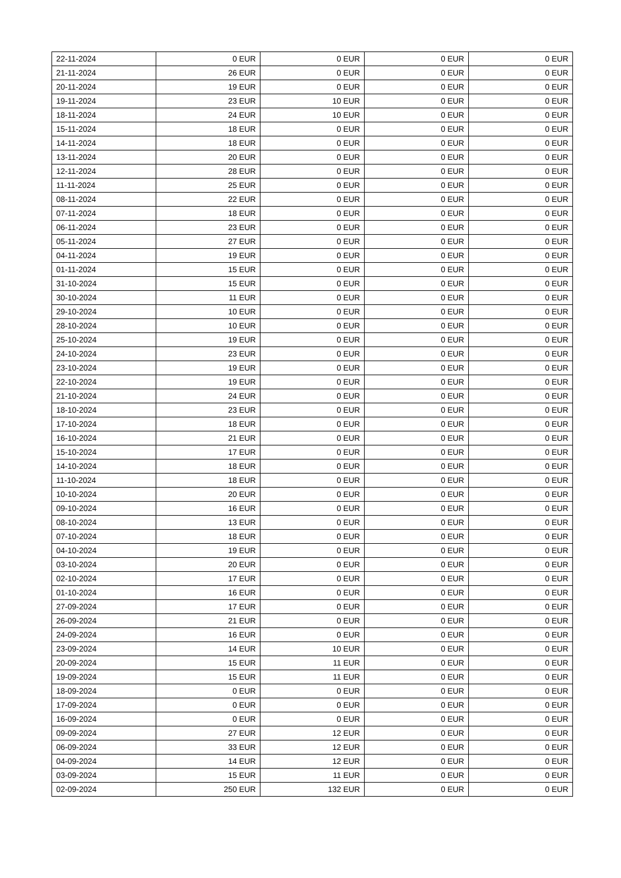| 22-11-2024 | 0 EUR | 0 EUR | 0 EUR | 0 EUR |
| 21-11-2024 | 26 EUR | 0 EUR | 0 EUR | 0 EUR |
| 20-11-2024 | 19 EUR | 0 EUR | 0 EUR | 0 EUR |
| 19-11-2024 | 23 EUR | 10 EUR | 0 EUR | 0 EUR |
| 18-11-2024 | 24 EUR | 10 EUR | 0 EUR | 0 EUR |
| 15-11-2024 | 18 EUR | 0 EUR | 0 EUR | 0 EUR |
| 14-11-2024 | 18 EUR | 0 EUR | 0 EUR | 0 EUR |
| 13-11-2024 | 20 EUR | 0 EUR | 0 EUR | 0 EUR |
| 12-11-2024 | 28 EUR | 0 EUR | 0 EUR | 0 EUR |
| 11-11-2024 | 25 EUR | 0 EUR | 0 EUR | 0 EUR |
| 08-11-2024 | 22 EUR | 0 EUR | 0 EUR | 0 EUR |
| 07-11-2024 | 18 EUR | 0 EUR | 0 EUR | 0 EUR |
| 06-11-2024 | 23 EUR | 0 EUR | 0 EUR | 0 EUR |
| 05-11-2024 | 27 EUR | 0 EUR | 0 EUR | 0 EUR |
| 04-11-2024 | 19 EUR | 0 EUR | 0 EUR | 0 EUR |
| 01-11-2024 | 15 EUR | 0 EUR | 0 EUR | 0 EUR |
| 31-10-2024 | 15 EUR | 0 EUR | 0 EUR | 0 EUR |
| 30-10-2024 | 11 EUR | 0 EUR | 0 EUR | 0 EUR |
| 29-10-2024 | 10 EUR | 0 EUR | 0 EUR | 0 EUR |
| 28-10-2024 | 10 EUR | 0 EUR | 0 EUR | 0 EUR |
| 25-10-2024 | 19 EUR | 0 EUR | 0 EUR | 0 EUR |
| 24-10-2024 | 23 EUR | 0 EUR | 0 EUR | 0 EUR |
| 23-10-2024 | 19 EUR | 0 EUR | 0 EUR | 0 EUR |
| 22-10-2024 | 19 EUR | 0 EUR | 0 EUR | 0 EUR |
| 21-10-2024 | 24 EUR | 0 EUR | 0 EUR | 0 EUR |
| 18-10-2024 | 23 EUR | 0 EUR | 0 EUR | 0 EUR |
| 17-10-2024 | 18 EUR | 0 EUR | 0 EUR | 0 EUR |
| 16-10-2024 | 21 EUR | 0 EUR | 0 EUR | 0 EUR |
| 15-10-2024 | 17 EUR | 0 EUR | 0 EUR | 0 EUR |
| 14-10-2024 | 18 EUR | 0 EUR | 0 EUR | 0 EUR |
| 11-10-2024 | 18 EUR | 0 EUR | 0 EUR | 0 EUR |
| 10-10-2024 | 20 EUR | 0 EUR | 0 EUR | 0 EUR |
| 09-10-2024 | 16 EUR | 0 EUR | 0 EUR | 0 EUR |
| 08-10-2024 | 13 EUR | 0 EUR | 0 EUR | 0 EUR |
| 07-10-2024 | 18 EUR | 0 EUR | 0 EUR | 0 EUR |
| 04-10-2024 | 19 EUR | 0 EUR | 0 EUR | 0 EUR |
| 03-10-2024 | 20 EUR | 0 EUR | 0 EUR | 0 EUR |
| 02-10-2024 | 17 EUR | 0 EUR | 0 EUR | 0 EUR |
| 01-10-2024 | 16 EUR | 0 EUR | 0 EUR | 0 EUR |
| 27-09-2024 | 17 EUR | 0 EUR | 0 EUR | 0 EUR |
| 26-09-2024 | 21 EUR | 0 EUR | 0 EUR | 0 EUR |
| 24-09-2024 | 16 EUR | 0 EUR | 0 EUR | 0 EUR |
| 23-09-2024 | 14 EUR | 10 EUR | 0 EUR | 0 EUR |
| 20-09-2024 | 15 EUR | 11 EUR | 0 EUR | 0 EUR |
| 19-09-2024 | 15 EUR | 11 EUR | 0 EUR | 0 EUR |
| 18-09-2024 | 0 EUR | 0 EUR | 0 EUR | 0 EUR |
| 17-09-2024 | 0 EUR | 0 EUR | 0 EUR | 0 EUR |
| 16-09-2024 | 0 EUR | 0 EUR | 0 EUR | 0 EUR |
| 09-09-2024 | 27 EUR | 12 EUR | 0 EUR | 0 EUR |
| 06-09-2024 | 33 EUR | 12 EUR | 0 EUR | 0 EUR |
| 04-09-2024 | 14 EUR | 12 EUR | 0 EUR | 0 EUR |
| 03-09-2024 | 15 EUR | 11 EUR | 0 EUR | 0 EUR |
| 02-09-2024 | 250 EUR | 132 EUR | 0 EUR | 0 EUR |